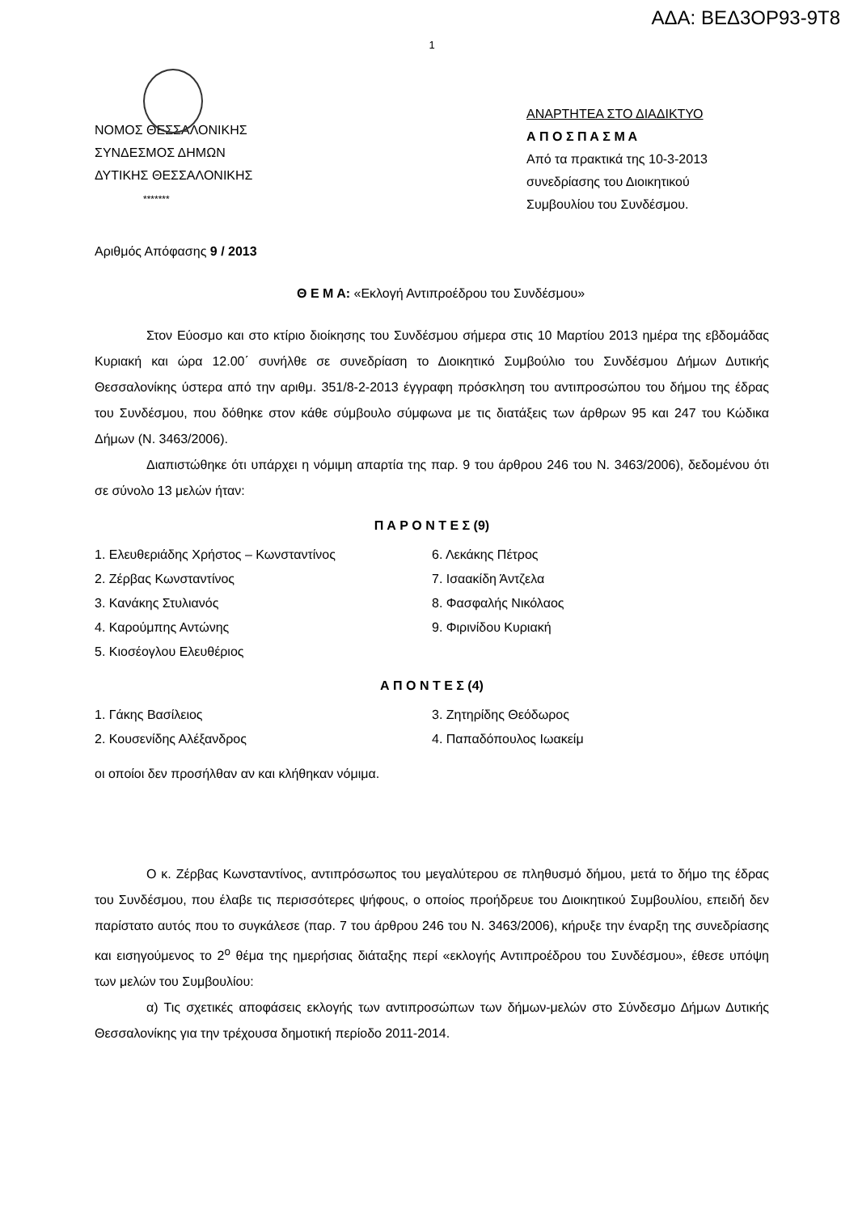ΑΔΑ: ΒΕΔ3ΟΡ93-9Τ8
1
ΝΟΜΟΣ ΘΕΣΣΑΛΟΝΙΚΗΣ
ΣΥΝΔΕΣΜΟΣ ΔΗΜΩΝ
ΔΥΤΙΚΗΣ ΘΕΣΣΑΛΟΝΙΚΗΣ
*******
ΑΝΑΡΤΗΤΕΑ ΣΤΟ ΔΙΑΔΙΚΤΥΟ
Α Π Ο Σ Π Α Σ Μ Α
Από τα πρακτικά της 10-3-2013
συνεδρίασης του Διοικητικού
Συμβουλίου του Συνδέσμου.
Αριθμός Απόφασης 9 / 2013
Θ Ε Μ Α: «Εκλογή Αντιπροέδρου του Συνδέσμου»
Στον Εύοσμο και στο κτίριο διοίκησης του Συνδέσμου σήμερα στις 10 Μαρτίου 2013 ημέρα της εβδομάδας Κυριακή και ώρα 12.00΄ συνήλθε σε συνεδρίαση το Διοικητικό Συμβούλιο του Συνδέσμου Δήμων Δυτικής Θεσσαλονίκης ύστερα από την αριθμ. 351/8-2-2013 έγγραφη πρόσκληση του αντιπροσώπου του δήμου της έδρας του Συνδέσμου, που δόθηκε στον κάθε σύμβουλο σύμφωνα με τις διατάξεις των άρθρων 95 και 247 του Κώδικα Δήμων (Ν. 3463/2006).
Διαπιστώθηκε ότι υπάρχει η νόμιμη απαρτία της παρ. 9 του άρθρου 246 του Ν. 3463/2006), δεδομένου ότι σε σύνολο 13 μελών ήταν:
Π Α Ρ Ο Ν Τ Ε Σ (9)
1. Ελευθεριάδης Χρήστος – Κωνσταντίνος
2. Ζέρβας Κωνσταντίνος
3. Κανάκης Στυλιανός
4. Καρούμπης Αντώνης
5. Κιοσέογλου Ελευθέριος
6. Λεκάκης Πέτρος
7. Ισαακίδη Άντζελα
8. Φασφαλής Νικόλαος
9. Φιρινίδου Κυριακή
Α Π Ο Ν Τ Ε Σ (4)
1. Γάκης Βασίλειος
2. Κουσενίδης Αλέξανδρος
3. Ζητηρίδης Θεόδωρος
4. Παπαδόπουλος Ιωακείμ
οι οποίοι δεν προσήλθαν αν και κλήθηκαν νόμιμα.
Ο κ. Ζέρβας Κωνσταντίνος, αντιπρόσωπος του μεγαλύτερου σε πληθυσμό δήμου, μετά το δήμο της έδρας του Συνδέσμου, που έλαβε τις περισσότερες ψήφους, ο οποίος προήδρευε του Διοικητικού Συμβουλίου, επειδή δεν παρίστατο αυτός που το συγκάλεσε (παρ. 7 του άρθρου 246 του Ν. 3463/2006), κήρυξε την έναρξη της συνεδρίασης και εισηγούμενος το 2<sup>ο</sup> θέμα της ημερήσιας διάταξης περί «εκλογής Αντιπροέδρου του Συνδέσμου», έθεσε υπόψη των μελών του Συμβουλίου:
α) Τις σχετικές αποφάσεις εκλογής των αντιπροσώπων των δήμων-μελών στο Σύνδεσμο Δήμων Δυτικής Θεσσαλονίκης για την τρέχουσα δημοτική περίοδο 2011-2014.